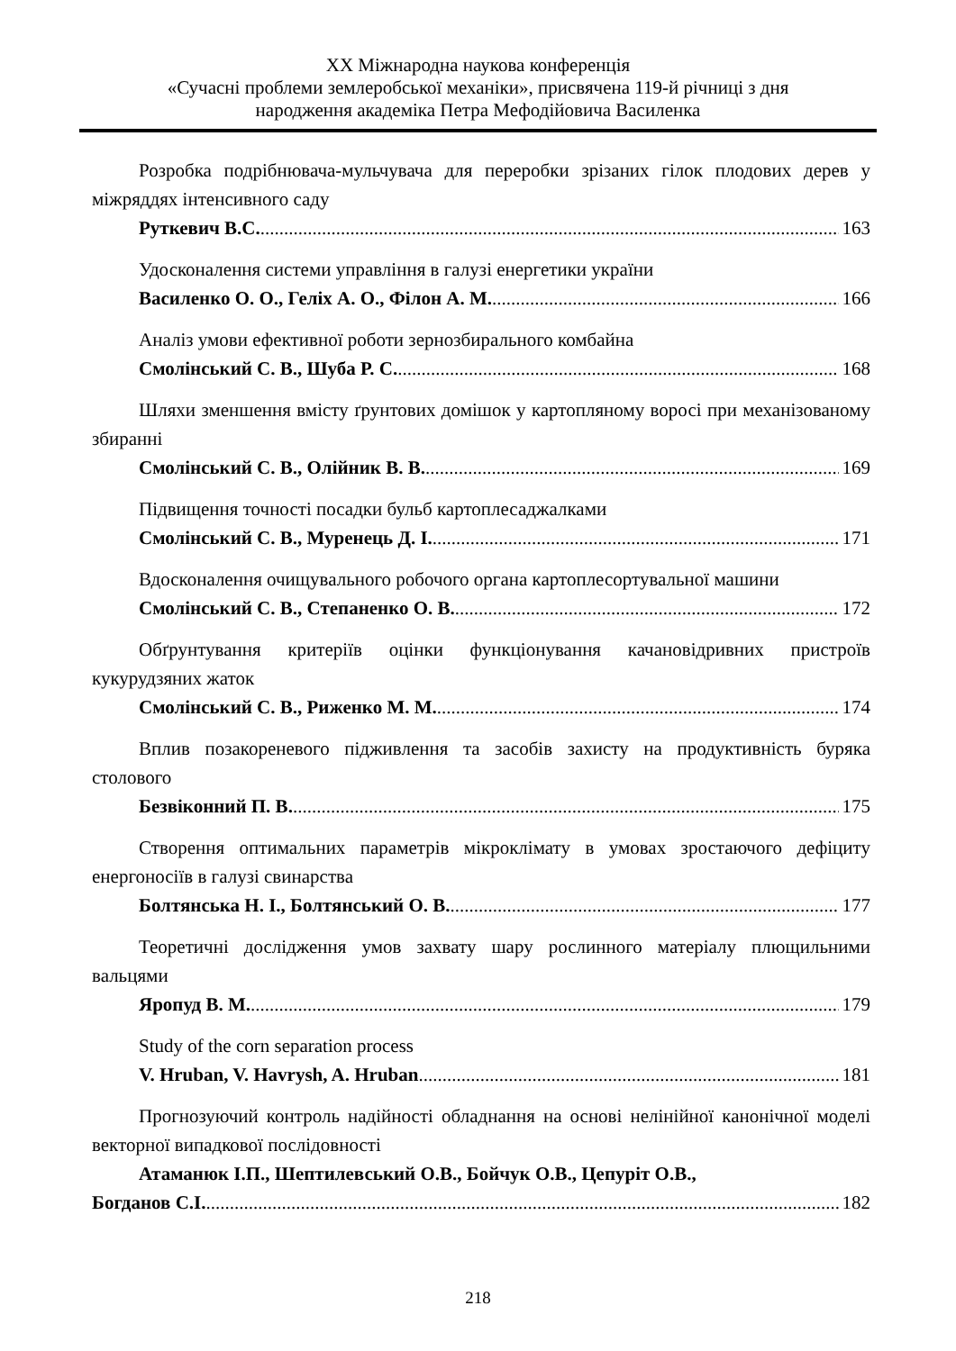XX Міжнародна наукова конференція
«Сучасні проблеми землеробської механіки», присвячена 119-й річниці з дня
народження академіка Петра Мефодійовича Василенка
Розробка подрібнювача-мульчувача для переробки зрізаних гілок плодових дерев у міжряддях інтенсивного саду
Руткевич В.С. 163
Удосконалення системи управління в галузі енергетики україни
Василенко О. О., Геліх А. О., Філон А. М. 166
Аналіз умови ефективної роботи зернозбирального комбайна
Смолінський С. В., Шуба Р. С. 168
Шляхи зменшення вмісту ґрунтових домішок у картопляному воросі при механізованому збиранні
Смолінський С. В., Олійник В. В. 169
Підвищення точності посадки бульб картоплесаджалками
Смолінський С. В., Муренець Д. І. 171
Вдосконалення очищувального робочого органа картоплесортувальної машини
Смолінський С. В., Степаненко О. В. 172
Обґрунтування критеріїв оцінки функціонування качановідривних пристроїв кукурудзяних жаток
Смолінський С. В., Риженко М. М. 174
Вплив позакореневого підживлення та засобів захисту на продуктивність буряка столового
Безвіконний П. В. 175
Створення оптимальних параметрів мікроклімату в умовах зростаючого дефіциту енергоносіїв в галузі свинарства
Болтянська Н. І., Болтянський О. В. 177
Теоретичні дослідження умов захвату шару рослинного матеріалу плющильними вальцями
Яропуд В. М. 179
Study of the corn separation process
V. Hruban, V. Havrysh, A. Hruban 181
Прогнозуючий контроль надійності обладнання на основі нелінійної канонічної моделі векторної випадкової послідовності
Атаманюк І.П., Шептилевський О.В., Бойчук О.В., Цепуріт О.В.,
Богданов С.І. 182
218